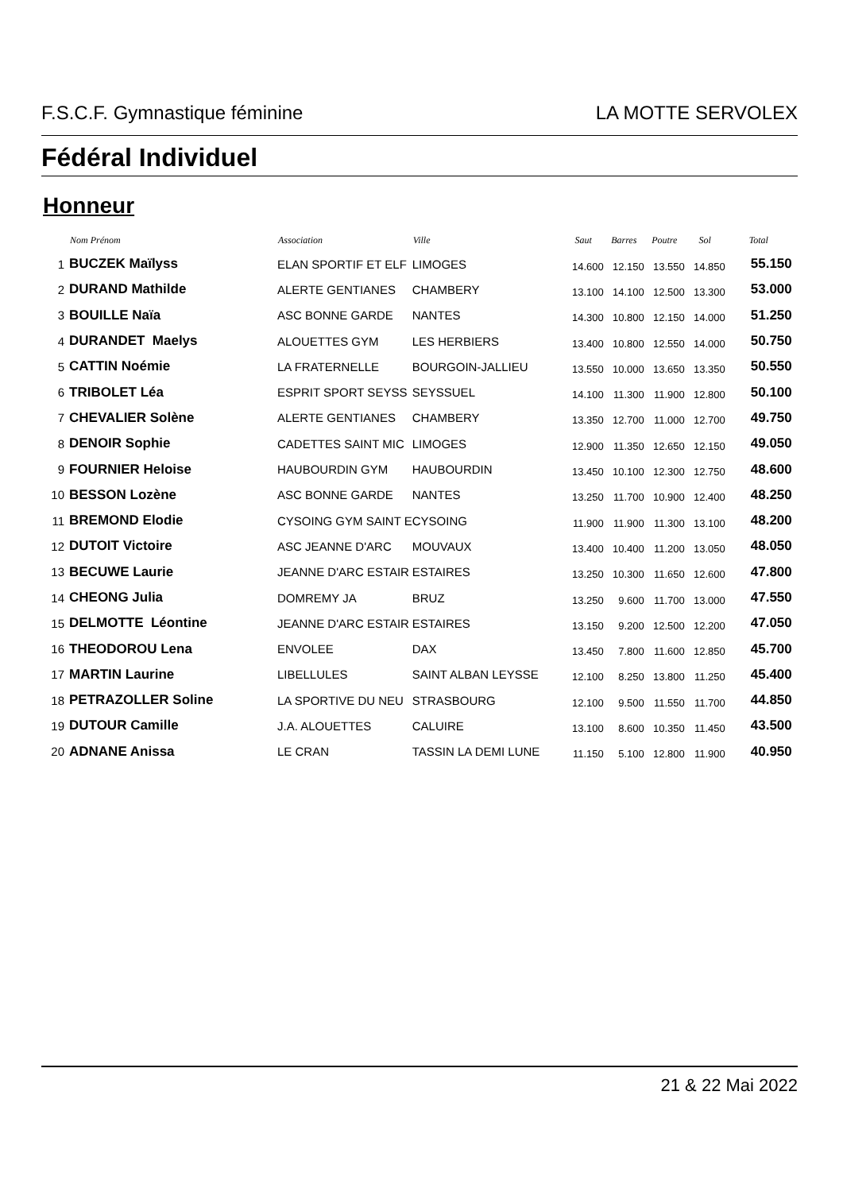F.S.C.F. Gymnastique féminine LA MOTTE SERVOLEX
Fédéral Individuel
Honneur
| | Nom Prénom | Association | Ville | Saut | Barres | Poutre | Sol | Total |
| --- | --- | --- | --- | --- | --- | --- | --- | --- |
| 1 | BUCZEK Maïlyss | ELAN SPORTIF ET ELF | LIMOGES | 14.600 | 12.150 | 13.550 | 14.850 | 55.150 |
| 2 | DURAND Mathilde | ALERTE GENTIANES | CHAMBERY | 13.100 | 14.100 | 12.500 | 13.300 | 53.000 |
| 3 | BOUILLE Naïa | ASC BONNE GARDE | NANTES | 14.300 | 10.800 | 12.150 | 14.000 | 51.250 |
| 4 | DURANDET Maelys | ALOUETTES GYM | LES HERBIERS | 13.400 | 10.800 | 12.550 | 14.000 | 50.750 |
| 5 | CATTIN Noémie | LA FRATERNELLE | BOURGOIN-JALLIEU | 13.550 | 10.000 | 13.650 | 13.350 | 50.550 |
| 6 | TRIBOLET Léa | ESPRIT SPORT SEYSS | SEYSSUEL | 14.100 | 11.300 | 11.900 | 12.800 | 50.100 |
| 7 | CHEVALIER Solène | ALERTE GENTIANES | CHAMBERY | 13.350 | 12.700 | 11.000 | 12.700 | 49.750 |
| 8 | DENOIR Sophie | CADETTES SAINT MIC | LIMOGES | 12.900 | 11.350 | 12.650 | 12.150 | 49.050 |
| 9 | FOURNIER Heloise | HAUBOURDIN GYM | HAUBOURDIN | 13.450 | 10.100 | 12.300 | 12.750 | 48.600 |
| 10 | BESSON Lozène | ASC BONNE GARDE | NANTES | 13.250 | 11.700 | 10.900 | 12.400 | 48.250 |
| 11 | BREMOND Elodie | CYSOING GYM SAINT E | CYSOING | 11.900 | 11.900 | 11.300 | 13.100 | 48.200 |
| 12 | DUTOIT Victoire | ASC JEANNE D'ARC | MOUVAUX | 13.400 | 10.400 | 11.200 | 13.050 | 48.050 |
| 13 | BECUWE Laurie | JEANNE D'ARC ESTAIR | ESTAIRES | 13.250 | 10.300 | 11.650 | 12.600 | 47.800 |
| 14 | CHEONG Julia | DOMREMY JA | BRUZ | 13.250 | 9.600 | 11.700 | 13.000 | 47.550 |
| 15 | DELMOTTE Léontine | JEANNE D'ARC ESTAIR | ESTAIRES | 13.150 | 9.200 | 12.500 | 12.200 | 47.050 |
| 16 | THEODOROU Lena | ENVOLEE | DAX | 13.450 | 7.800 | 11.600 | 12.850 | 45.700 |
| 17 | MARTIN Laurine | LIBELLULES | SAINT ALBAN LEYSSE | 12.100 | 8.250 | 13.800 | 11.250 | 45.400 |
| 18 | PETRAZOLLER Soline | LA SPORTIVE DU NEU | STRASBOURG | 12.100 | 9.500 | 11.550 | 11.700 | 44.850 |
| 19 | DUTOUR Camille | J.A. ALOUETTES | CALUIRE | 13.100 | 8.600 | 10.350 | 11.450 | 43.500 |
| 20 | ADNANE Anissa | LE CRAN | TASSIN LA DEMI LUNE | 11.150 | 5.100 | 12.800 | 11.900 | 40.950 |
21 & 22 Mai 2022